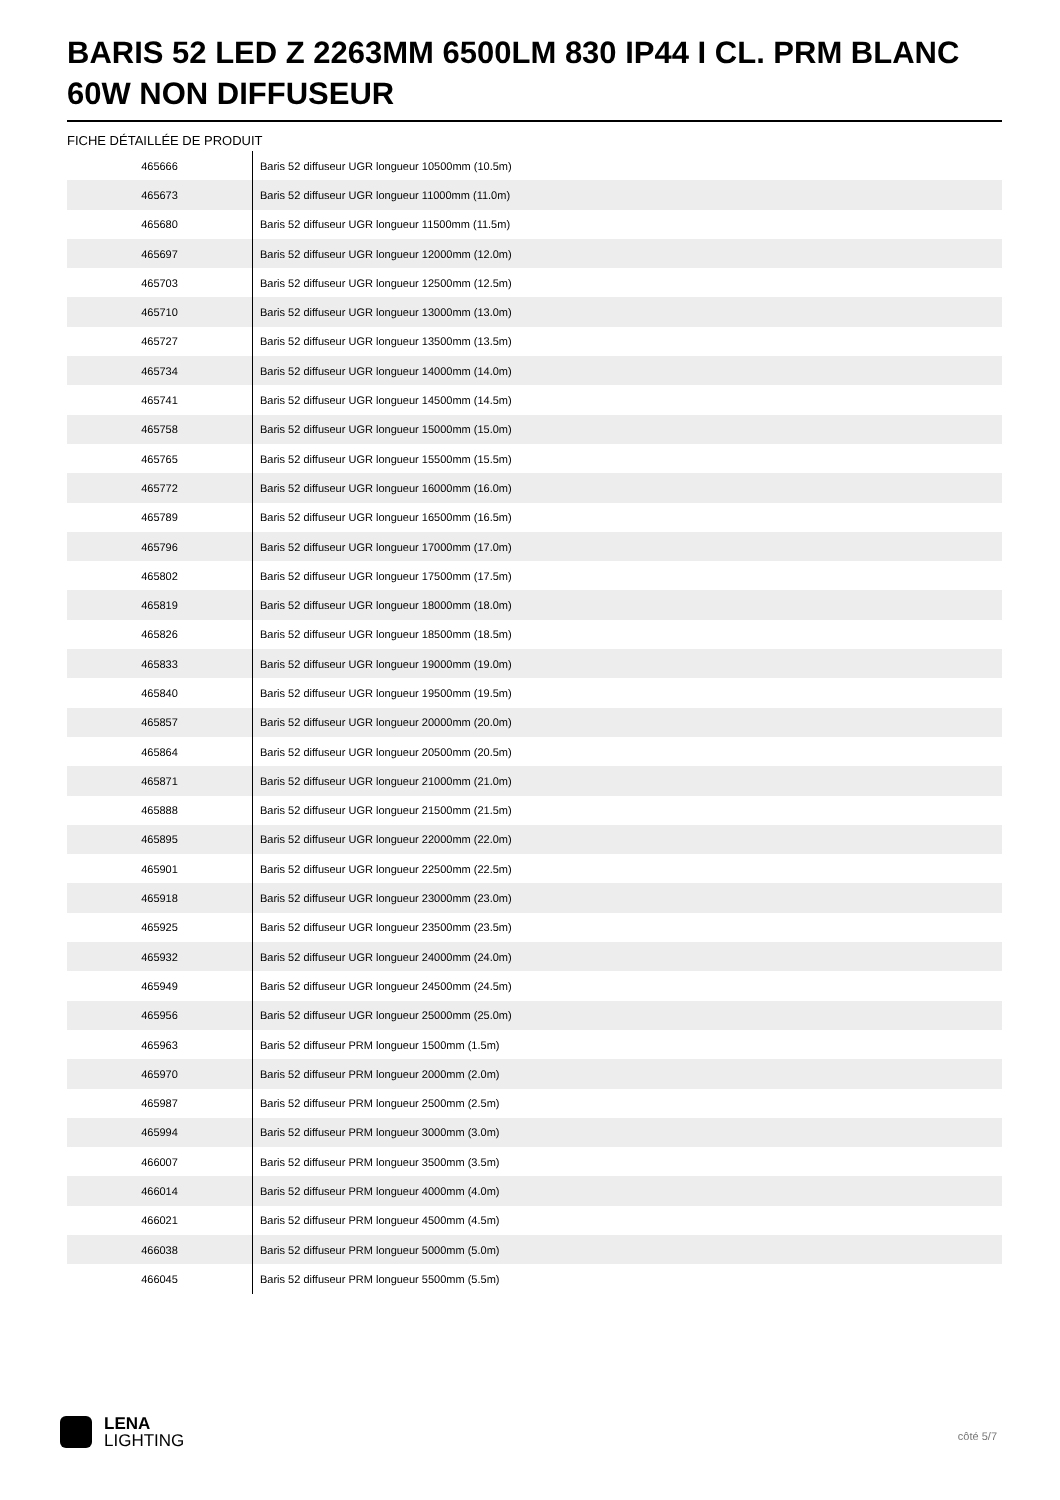BARIS 52 LED Z 2263MM 6500LM 830 IP44 I CL. PRM BLANC 60W NON DIFFUSEUR
FICHE DÉTAILLÉE DE PRODUIT
| 465666 | Baris 52 diffuseur UGR longueur 10500mm (10.5m) |
| 465673 | Baris 52 diffuseur UGR longueur 11000mm (11.0m) |
| 465680 | Baris 52 diffuseur UGR longueur 11500mm (11.5m) |
| 465697 | Baris 52 diffuseur UGR longueur 12000mm (12.0m) |
| 465703 | Baris 52 diffuseur UGR longueur 12500mm (12.5m) |
| 465710 | Baris 52 diffuseur UGR longueur 13000mm (13.0m) |
| 465727 | Baris 52 diffuseur UGR longueur 13500mm (13.5m) |
| 465734 | Baris 52 diffuseur UGR longueur 14000mm (14.0m) |
| 465741 | Baris 52 diffuseur UGR longueur 14500mm (14.5m) |
| 465758 | Baris 52 diffuseur UGR longueur 15000mm (15.0m) |
| 465765 | Baris 52 diffuseur UGR longueur 15500mm (15.5m) |
| 465772 | Baris 52 diffuseur UGR longueur 16000mm (16.0m) |
| 465789 | Baris 52 diffuseur UGR longueur 16500mm (16.5m) |
| 465796 | Baris 52 diffuseur UGR longueur 17000mm (17.0m) |
| 465802 | Baris 52 diffuseur UGR longueur 17500mm (17.5m) |
| 465819 | Baris 52 diffuseur UGR longueur 18000mm (18.0m) |
| 465826 | Baris 52 diffuseur UGR longueur 18500mm (18.5m) |
| 465833 | Baris 52 diffuseur UGR longueur 19000mm (19.0m) |
| 465840 | Baris 52 diffuseur UGR longueur 19500mm (19.5m) |
| 465857 | Baris 52 diffuseur UGR longueur 20000mm (20.0m) |
| 465864 | Baris 52 diffuseur UGR longueur 20500mm (20.5m) |
| 465871 | Baris 52 diffuseur UGR longueur 21000mm (21.0m) |
| 465888 | Baris 52 diffuseur UGR longueur 21500mm (21.5m) |
| 465895 | Baris 52 diffuseur UGR longueur 22000mm (22.0m) |
| 465901 | Baris 52 diffuseur UGR longueur 22500mm (22.5m) |
| 465918 | Baris 52 diffuseur UGR longueur 23000mm (23.0m) |
| 465925 | Baris 52 diffuseur UGR longueur 23500mm (23.5m) |
| 465932 | Baris 52 diffuseur UGR longueur 24000mm (24.0m) |
| 465949 | Baris 52 diffuseur UGR longueur 24500mm (24.5m) |
| 465956 | Baris 52 diffuseur UGR longueur 25000mm (25.0m) |
| 465963 | Baris 52 diffuseur PRM longueur 1500mm (1.5m) |
| 465970 | Baris 52 diffuseur PRM longueur 2000mm (2.0m) |
| 465987 | Baris 52 diffuseur PRM longueur 2500mm (2.5m) |
| 465994 | Baris 52 diffuseur PRM longueur 3000mm (3.0m) |
| 466007 | Baris 52 diffuseur PRM longueur 3500mm (3.5m) |
| 466014 | Baris 52 diffuseur PRM longueur 4000mm (4.0m) |
| 466021 | Baris 52 diffuseur PRM longueur 4500mm (4.5m) |
| 466038 | Baris 52 diffuseur PRM longueur 5000mm (5.0m) |
| 466045 | Baris 52 diffuseur PRM longueur 5500mm (5.5m) |
LENA
LIGHTING
côté 5/7